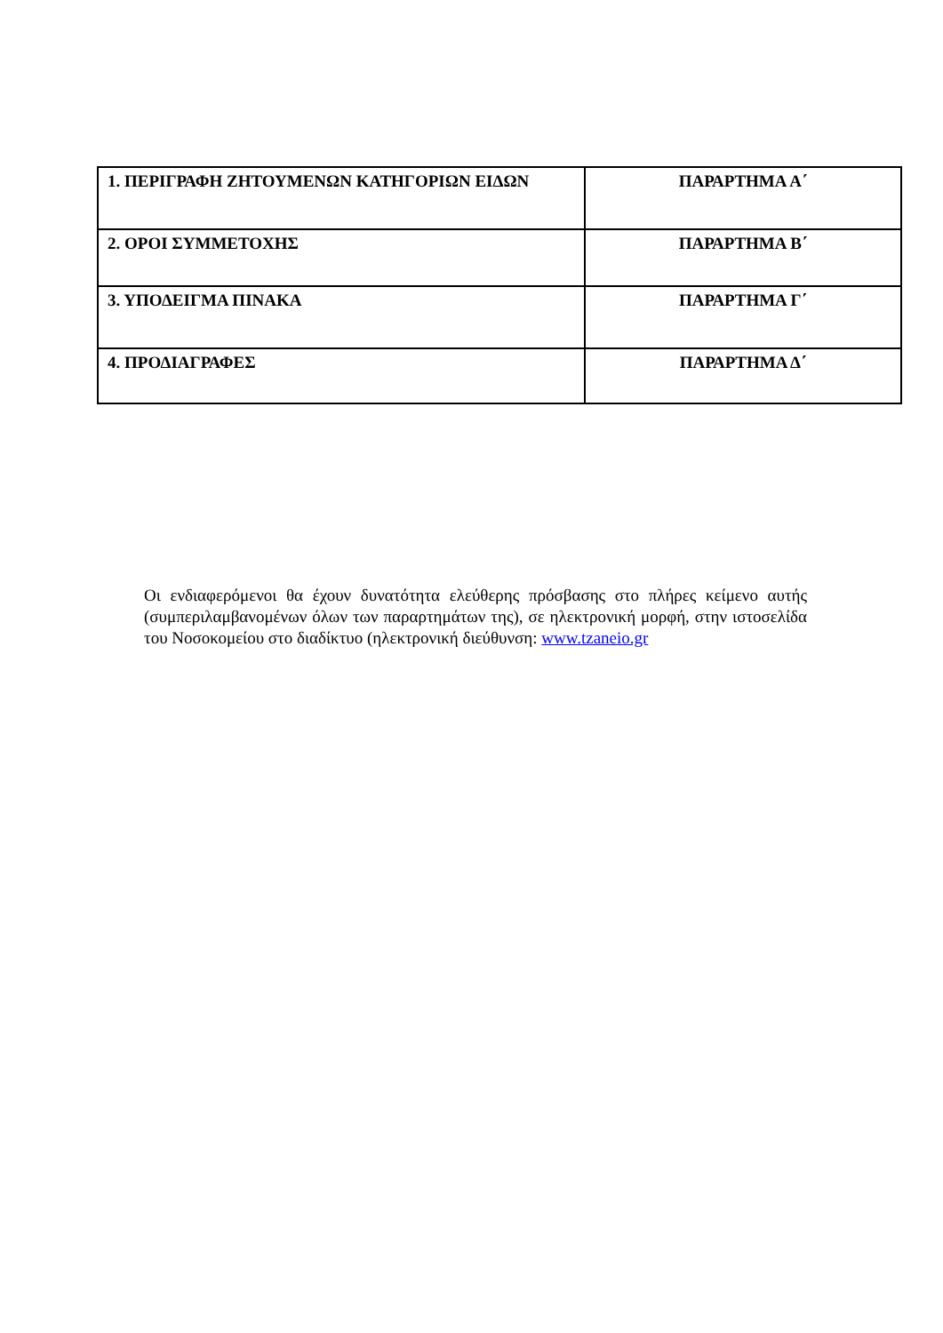| 1. ΠΕΡΙΓΡΑΦΗ ΖΗΤΟΥΜΕΝΩΝ ΚΑΤΗΓΟΡΙΩΝ ΕΙΔΩΝ | ΠΑΡΑΡΤΗΜΑ Α΄ |
| 2. ΟΡΟΙ ΣΥΜΜΕΤΟΧΗΣ | ΠΑΡΑΡΤΗΜΑ Β΄ |
| 3. ΥΠΟΔΕΙΓΜΑ ΠΙΝΑΚΑ | ΠΑΡΑΡΤΗΜΑ Γ΄ |
| 4. ΠΡΟΔΙΑΓΡΑΦΕΣ | ΠΑΡΑΡΤΗΜΑ Δ΄ |
Οι ενδιαφερόμενοι θα έχουν δυνατότητα ελεύθερης πρόσβασης στο πλήρες κείμενο αυτής (συμπεριλαμβανομένων όλων των παραρτημάτων της), σε ηλεκτρονική μορφή, στην ιστοσελίδα του Νοσοκομείου στο διαδίκτυο (ηλεκτρονική διεύθυνση: www.tzaneio.gr